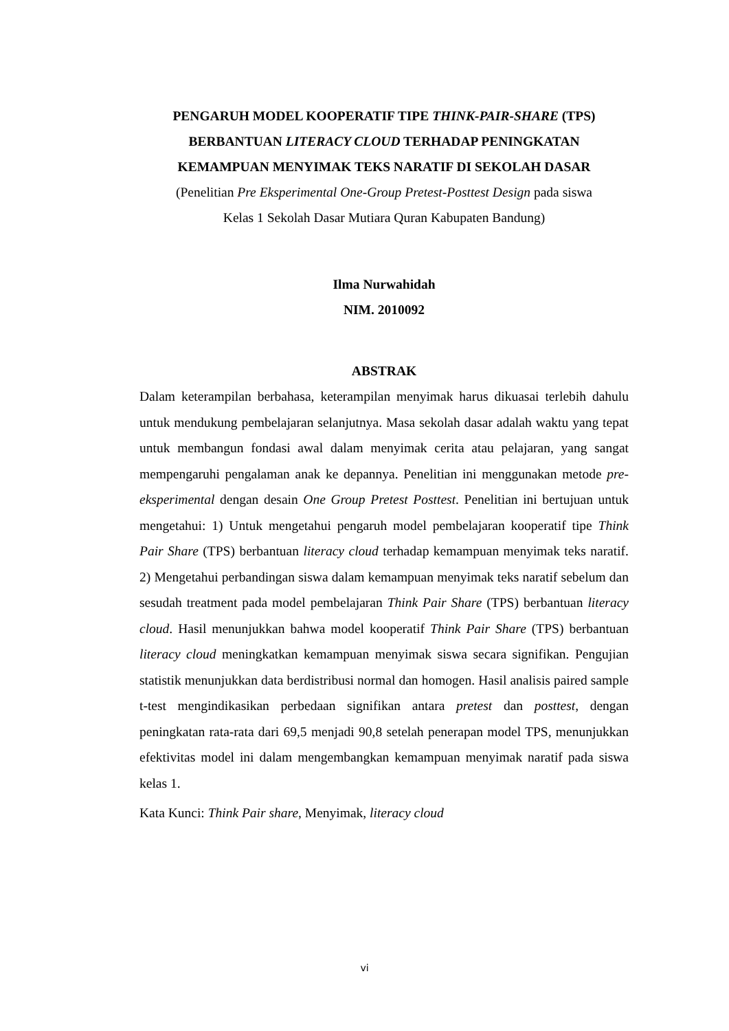PENGARUH MODEL KOOPERATIF TIPE THINK-PAIR-SHARE (TPS)
BERBANTUAN LITERACY CLOUD TERHADAP PENINGKATAN
KEMAMPUAN MENYIMAK TEKS NARATIF DI SEKOLAH DASAR
(Penelitian Pre Eksperimental One-Group Pretest-Posttest Design pada siswa
Kelas 1 Sekolah Dasar Mutiara Quran Kabupaten Bandung)
Ilma Nurwahidah
NIM. 2010092
ABSTRAK
Dalam keterampilan berbahasa, keterampilan menyimak harus dikuasai terlebih dahulu untuk mendukung pembelajaran selanjutnya. Masa sekolah dasar adalah waktu yang tepat untuk membangun fondasi awal dalam menyimak cerita atau pelajaran, yang sangat mempengaruhi pengalaman anak ke depannya. Penelitian ini menggunakan metode pre-eksperimental dengan desain One Group Pretest Posttest. Penelitian ini bertujuan untuk mengetahui: 1) Untuk mengetahui pengaruh model pembelajaran kooperatif tipe Think Pair Share (TPS) berbantuan literacy cloud terhadap kemampuan menyimak teks naratif. 2) Mengetahui perbandingan siswa dalam kemampuan menyimak teks naratif sebelum dan sesudah treatment pada model pembelajaran Think Pair Share (TPS) berbantuan literacy cloud. Hasil menunjukkan bahwa model kooperatif Think Pair Share (TPS) berbantuan literacy cloud meningkatkan kemampuan menyimak siswa secara signifikan. Pengujian statistik menunjukkan data berdistribusi normal dan homogen. Hasil analisis paired sample t-test mengindikasikan perbedaan signifikan antara pretest dan posttest, dengan peningkatan rata-rata dari 69,5 menjadi 90,8 setelah penerapan model TPS, menunjukkan efektivitas model ini dalam mengembangkan kemampuan menyimak naratif pada siswa kelas 1.
Kata Kunci: Think Pair share, Menyimak, literacy cloud
vi